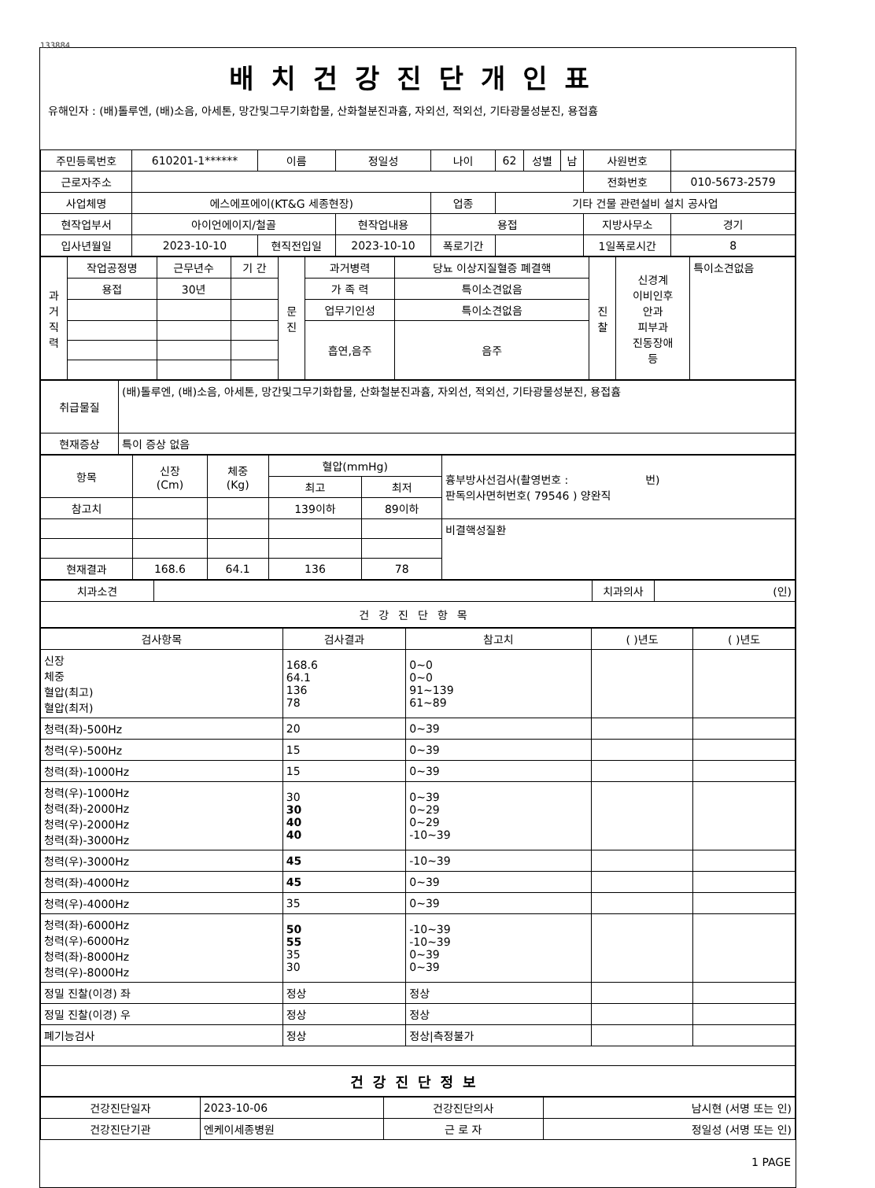133884
배치건강진단개인표
유해인자 : (배)톨루엔, (배)소음, 아세톤, 망간및그무기화합물, 산화철분진과흄, 자외선, 적외선, 기타광물성분진, 용접흄
| 주민등록번호 | 610201-1****** | 이름 | 정일성 | 나이 | 62 | 성별 | 남 | 사원번호 | |
| 근로자주소 | | | | | | | | 전화번호 | 010-5673-2579 |
| 사업체명 | 에스에프에이(KT&G 세종현장) | | | 업종 | 기타 건물 관련설비 설치 공사업 | | | | |
| 현작업부서 | 아이언에이지/철골 | | 현작업내용 | 용접 | | | | 지방사무소 | 경기 |
| 입사년월일 | 2023-10-10 | 현직전입일 | 2023-10-10 | 폭로기간 | | | | 1일폭로시간 | 8 |
| 과 거 직 력 | 작업공정명 | 근무년수 | 기 간 | 문 진 | 과거병력 | 당뇨 이상지질혈증 폐결핵 | 진 찰 | 신경계 이비인후 안과 피부과 진동장애 등 | 특이소견없음 |
| | 용접 | 30년 | | | 가 족 력 | 특이소견없음 | | | |
| | | | | | 업무기인성 | 특이소견없음 | | | |
| | | | | | 흡연,음주 | 음주 | | | |
| 취급물질 | (배)톨루엔, (배)소음, 아세톤, 망간및그무기화합물, 산화철분진과흄, 자외선, 적외선, 기타광물성분진, 용접흄 |
| 현재증상 | 특이 증상 없음 |
| 항목 | 신장 (Cm) | 체중 (Kg) | 혈압(mmHg) | | 흉부방사선검사(촬영번호 : 번) 판독의사면허번호( 79546 ) 양완직 |
| | | | 최고 | 최저 | |
| 참고치 | | | 139이하 | 89이하 | |
| | | | | | 비결핵성질환 |
| 현재결과 | 168.6 | 64.1 | 136 | 78 | |
| 치과소견 | | 치과의사 | (인) |
| 건강진단항목 | | | |
| 검사항목 | 검사결과 | 참고치 | ( )년도 | ( )년도 |
| --- | --- | --- | --- | --- |
| 신장 체중 혈압(최고) 혈압(최저) | 168.6 64.1 136 78 | 0~0 0~0 91~139 61~89 | | |
| 청력(좌)-500Hz | 20 | 0~39 | | |
| 청력(우)-500Hz | 15 | 0~39 | | |
| 청력(좌)-1000Hz | 15 | 0~39 | | |
| 청력(우)-1000Hz 청력(좌)-2000Hz 청력(우)-2000Hz 청력(좌)-3000Hz | 30 30 40 40 | 0~39 0~29 0~29 -10~39 | | |
| 청력(우)-3000Hz | 45 | -10~39 | | |
| 청력(좌)-4000Hz | 45 | 0~39 | | |
| 청력(우)-4000Hz | 35 | 0~39 | | |
| 청력(좌)-6000Hz 청력(우)-6000Hz 청력(좌)-8000Hz 청력(우)-8000Hz | 50 55 35 30 | -10~39 -10~39 0~39 0~39 | | |
| 정밀 진찰(이경) 좌 | 정상 | 정상 | | |
| 정밀 진찰(이경) 우 | 정상 | 정상 | | |
| 폐기능검사 | 정상 | 정상/측정불가 | | |
| 건강진단정보 | | | | |
| 건강진단일자 | 2023-10-06 | 건강진단의사 | 남시현 (서명 또는 인) |
| 건강진단기관 | 엔케이세종병원 | 근 로 자 | 정일성 (서명 또는 인) |
1 PAGE